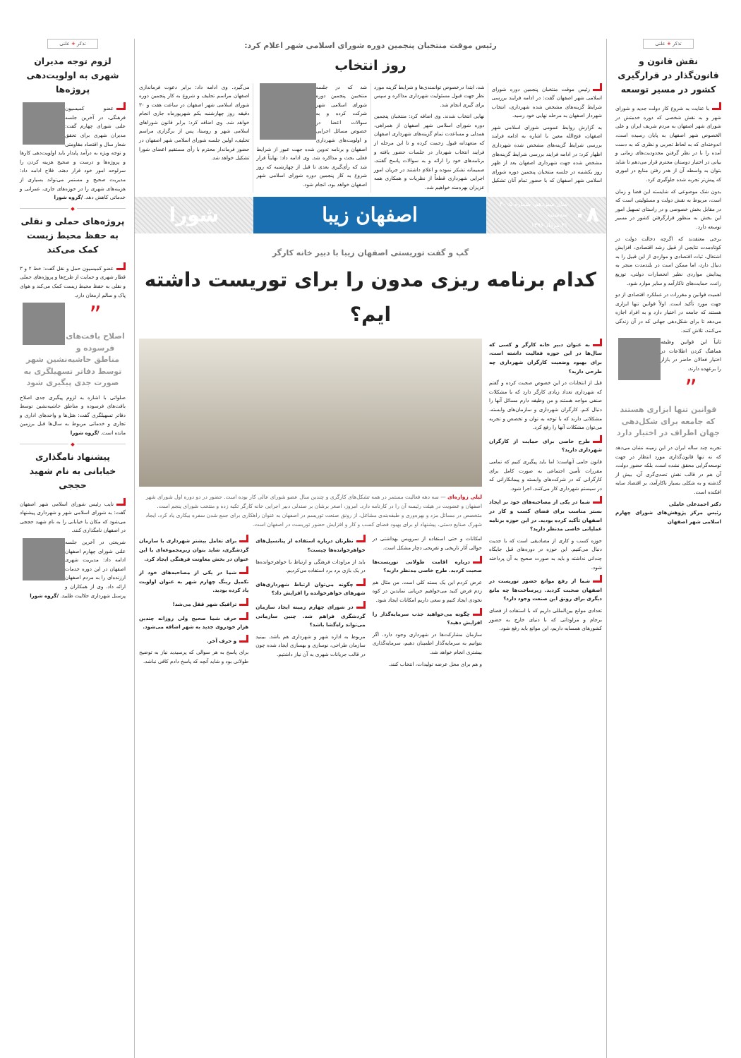تذکر + علنی
نقش قانون و قانون‌گذار در قرارگیری کشور در مسیر توسعه
با عنایت به شروع کار دولت جدید و شورای شهر و به نقش شخصی که دوره خدمتش در شورای شهر اصفهان به مردم شریف ایران و علی الخصوص شهر اصفهان به پایان رسیده است، اندوخته‌ای که به لحاظ تجربی و نظری که به دست آمده را با در نظر گرفتن محدودیت‌های زمانی و بیانی در اختیار دوستان محترم قرار می‌دهم تا شاید بتوان به واسطه آن از هدر رفتن منابع در اموری که پیش‌تر تجربه شده جلوگیری کرد.
بدون شک موضوعی که شایسته این فضا و زمان است، مربوط به نقش دولت و مسئولیتی است که در مقابل بخش خصوصی و در راستای تسهیل امور این بخش به منظور قرارگرفتن کشور در مسیر توسعه دارد.
برخی معتقدند که اگرچه دخالت دولت در کوتاه‌مدت نتایجی از قبیل رشد اقتصادی، افزایش اشتغال، ثبات اقتصادی و مواردی از این قبیل را به دنبال دارد، اما ممکن است در بلندمدت منجر به پیدایش مواردی نظیر انحصارات دولتی، توزیع رانت، حمایت‌های ناکارآمد و سایر موارد شود.
اهمیت قوانین و مقررات در عملکرد اقتصادی از دو جهت مورد تأکید است. اولاً قوانین تنها ابزاری هستند که جامعه در اختیار دارد و به افراد اجازه می‌دهد تا برای شکل‌دهی جهانی که در آن زندگی می‌کنند، تلاش کنند.
ثانیاً این قوانین وظیفه هماهنگ کردن اطلاعات در اختیار فعالان حاضر در بازار را برعهده دارند.
”
قوانین تنها ابزاری هستند که جامعه برای شکل‌دهی جهان اطراف در اختیار دارد
تجربه چند ساله ایران در این زمینه نشان می‌دهد که نه تنها قانون‌گذاری مورد انتظار در جهت توسعه‌گرایی محقق نشده است، بلکه حضور دولت، آن هم در قالب نقش تصدی‌گری آن، بیش از گذشته و به شکلی بسیار ناکارآمد، بر اقتصاد سایه افکنده است.
دکتر احمدعلی عاملی
رئیس مرکز پژوهش‌های شورای چهارم اسلامی شهر اصفهان
رئیس موقت منتخبان پنجمین دوره شورای اسلامی شهر اعلام کرد:
روز انتخاب
رئیس موقت منتخبان پنجمین دوره شورای اسلامی شهر اصفهان گفت: در ادامه فرایند بررسی شرایط گزینه‌های مشخص شده شهرداری، انتخاب شهردار اصفهان به مرحله نهایی خود رسید.
به گزارش روابط عمومی شورای اسلامی شهر اصفهان، فتح‌الله معین با اشاره به ادامه فرایند بررسی شرایط گزینه‌های مشخص شده شهرداری اظهار کرد: در ادامه فرایند بررسی شرایط گزینه‌های مشخص شده جهت شهرداری اصفهان بعد از ظهر روز یکشنبه در جلسه منتخبان پنجمین دوره شورای اسلامی شهر اصفهان که با حضور تمام آنان تشکیل شد، ابتدا درخصوص توانمندی‌ها و شرایط گزینه مورد نظر جهت قبول مسئولیت شهرداری مذاکره و سپس برای گیری انجام شد.
نهایی انتخاب شدند. وی اضافه کرد: منتخبان پنجمین دوره شورای اسلامی شهر اصفهان از همراهی، همدلی و مساعدت تمام گزینه‌های شهرداری اصفهان که متعهدانه قبول زحمت کرده و تا این مرحله از فرایند انتخاب شهردار در جلسات حضور یافته و برنامه‌های خود را ارائه و به سوالات پاسخ گفتند، صمیمانه تشکر نموده و اعلام داشتند در جریان امور اجرایی شهرداری قطعاً از نظریات و همکاری همه عزیزان بهره‌مند خواهیم شد.
شد که در جلسه منتخبین پنجمین دوره شورای اسلامی شهر شرکت کرده و به سوالات اعضا در خصوص مسائل اجرایی و اولویت‌های شهرداری اصفهان و برنامه تدوین شده جهت عبور از شرایط فعلی بحث و مذاکره شد. وی ادامه داد: نهایتاً قرار شد که رأی‌گیری بعدی تا قبل از چهارشنبه که روز شروع به کار پنجمین دوره شورای اسلامی شهر اصفهان خواهد بود، انجام شود.
می‌گیرد. وی ادامه داد: برابر دعوت فرمانداری اصفهان مراسم تحلیف و شروع به کار پنجمین دوره شورای اسلامی شهر اصفهان در ساعت هفت و ۳۰ دقیقه روز چهارشنبه یکم شهریورماه جاری انجام خواهد شد. وی اضافه کرد: برابر قانون شوراهای اسلامی شهر و روستا، پس از برگزاری مراسم تحلیف، اولین جلسه شورای اسلامی شهر اصفهان در حضور فرماندار محترم با رأی مستقیم اعضای شورا تشکیل خواهد شد.
۰۸
سال سیزدهم، شماره ۳۰۰۵
سه‌شنبه
۳۱ مرداد ۱۳۹۶
اصفهان زیبا
شورا
گپ و گفت توریستی اصفهان زیبا با دبیر خانه کارگر
کدام برنامه ریزی مدون را برای توریست داشته ایم؟
به عنوان دبیر خانه کارگر و کسی که سال‌ها در این حوزه فعالیت داشته است، برای بهبود وضعیت کارگران شهرداری چه طرحی دارید؟
قبل از انتخابات در این خصوص صحبت کرده و گفتم که شهرداری تعداد زیادی کارگر دارد که با مشکلات صنفی مواجه هستند و من وظیفه دارم مسائل آنها را دنبال کنم. کارگران شهرداری و سازمان‌های وابسته، مشکلاتی دارند که با توجه به توان و تخصص و تجربه می‌توان مشکلات آنها را رفع کرد.
طرح خاصی برای حمایت از کارگران شهرداری دارید؟
قانون حامی آنهاست؛ اما باید پیگیری کنیم که تمامی مقررات تأمین اجتماعی به صورت کامل برای کارگرانی که در شرکت‌های وابسته و پیمانکارانی که در سیستم شهرداری کار می‌کنند، اجرا شود.
شما در یکی از مصاحبه‌های خود بر ایجاد بستر مناسب برای فضای کسب و کار در اصفهان تأکید کرده بودید. در این حوزه برنامه عملیاتی خاصی مدنظر دارید؟
حوزه کسب و کاری از مصادیقی است که با جدیت دنبال می‌کنیم. این حوزه در دوره‌های قبل جایگاه چندانی نداشته و باید به صورت صحیح به آن پرداخته شود.
شما از رفع موانع حضور توریست در اصفهان صحبت کردید. زیرساخت‌ها چه مانع دیگری برای رونق این صنعت وجود دارد؟
تعدادی موانع بین‌المللی داریم که با استفاده از فضای برجام و مراوداتی که با دنیای خارج به حضور کشورهای همسایه داریم، این موانع باید رفع شود.
لیلی زواره‌ای — سه دهه فعالیت مستمر در همه تشکل‌های کارگری و چندین سال عضو شورای عالی کار بوده است. حضور در دو دوره اول شورای شهر اصفهان و عضویت در هیئت رئیسه آن را در کارنامه دارد. امروز، اصغر برشان بر صندلی دبیر اجرایی خانه کارگر تکیه زده و منتخب شورای پنجم است. متخصص در مسائل مزد و بهره‌وری و طبقه‌بندی مشاغل، از رونق صنعت توریسم در اصفهان به عنوان راهکاری برای جمع شدن سفره بیکاری یاد کرد، ایجاد شهرک صنایع دستی، پیشنهاد او برای بهبود فضای کسب و کار و افزایش حضور توریست در اصفهان است.
امکانات و حتی استفاده از سرویس بهداشتی در حوالی آثار تاریخی و تفریحی دچار مشکل است.
درباره اقامت طولانی توریست‌ها صحبت کردید. طرح خاصی مدنظر دارید؟
عرض کردم این یک بسته کلی است. من مثال هم زدم فرض کنید می‌خواهیم جریانی نمایدین در کوه نخودی ایجاد کنیم و سعی داریم امکانات ایجاد شود.
چگونه می‌خواهید جذب سرمایه‌گذار را افزایش دهید؟
سازمان مشارکت‌ها در شهرداری وجود دارد. اگر بتوانیم به سرمایه‌گذار اطمینان دهیم، سرمایه‌گذاری بیشتری انجام خواهد شد.
و هم برای محل عرضه تولیدات، انتخاب کنند.
نظرتان درباره استفاده از پتانسیل‌های خواهرخوانده‌ها چیست؟
باید از مراودات فرهنگی و ارتباط با خواهرخوانده‌ها در یک بازی برد برد استفاده می‌کردیم.
چگونه می‌توان ارتباط شهرداری‌های شهرهای خواهرخوانده را افزایش داد؟
در شورای چهارم زمینه ایجاد سازمان گردشگری فراهم شد. چنین سازمانی می‌تواند راه‌گشا باشد؟
مربوط به اداره شهر و شهرداری هم باشد. ببینید سازمان طراحی، نوسازی و بهسازی ایجاد شده چون در قالب جریانات شهری به آن نیاز داشتیم.
برای تعامل بیشتر شهرداری با سازمان گردشگری، شاید بتوان زیرمجموعه‌ای با این عنوان در بخش معاونت فرهنگی ایجاد کرد.
شما در یکی از مصاحبه‌های خود از تکمیل رینگ چهارم شهر به عنوان اولویت یاد کرده بودید.
ترافیک شهر قفل می‌شد!
حرف شما صحیح ولی روزانه چندین هزار خودروی جدید به شهر اضافه می‌شود.
و حرف آخر.
برای پاسخ به هر سوالی که پرسیدید نیاز به توضیح طولانی بود و شاید آنچه که پاسخ دادم کافی نباشد.
تذکر + علنی
لزوم توجه مدیران شهری به اولویت‌دهی پروژه‌ها
عضو کمیسیون فرهنگی، در آخرین جلسه علنی شورای چهارم گفت: مدیران شهری برای تحقق شعار سال و اقتصاد مقاومتی و توجه ویژه به درآمد پایدار باید اولویت‌دهی کارها و پروژه‌ها و درست و صحیح هزینه کردن را سرلوحه امور خود قرار دهند. فلاح ادامه داد: مدیریت صحیح و مستمر می‌تواند بسیاری از هزینه‌های شهری را در حوزه‌های جاری، عمرانی و خدماتی کاهش دهد. /گروه شورا
◆
پروژه‌های حملی و نقلی به حفظ محیط زیست کمک می‌کند
عضو کمیسیون حمل و نقل گفت: خط ۲ و ۳ قطار شهری و حمایت از طرح‌ها و پروژه‌های حملی و نقلی به حفظ محیط زیست کمک می‌کند و هوای پاک و سالم ارمغان دارد.
”
اصلاح بافت‌های فرسوده و مناطق حاشیه‌نشین شهر توسط دفاتر تسهیلگری به صورت جدی پیگیری شود
صلواتی با اشاره به لزوم پیگیری جدی اصلاح بافت‌های فرسوده و مناطق حاشیه‌نشین توسط دفاتر تسهیلگری گفت: هتل‌ها و واحدهای اداری و تجاری و خدماتی مربوط به سال‌ها قبل برزمین مانده است. /گروه شورا
◆
پیشنهاد نامگذاری خیابانی به نام شهید حججی
نایب رئیس شورای اسلامی شهر اصفهان گفت: به شورای اسلامی شهر و شهرداری پیشنهاد می‌شود که مکان یا خیابانی را به نام شهید حججی در اصفهان نامگذاری کنند.
شریعتی در آخرین جلسه علنی شورای چهارم اصفهان ادامه داد: مدیریت شهری اصفهان در این دوره خدمات ارزنده‌ای را به مردم اصفهان ارائه داد. وی از همکاران و پرسنل شهرداری حلالیت طلبید. /گروه شورا